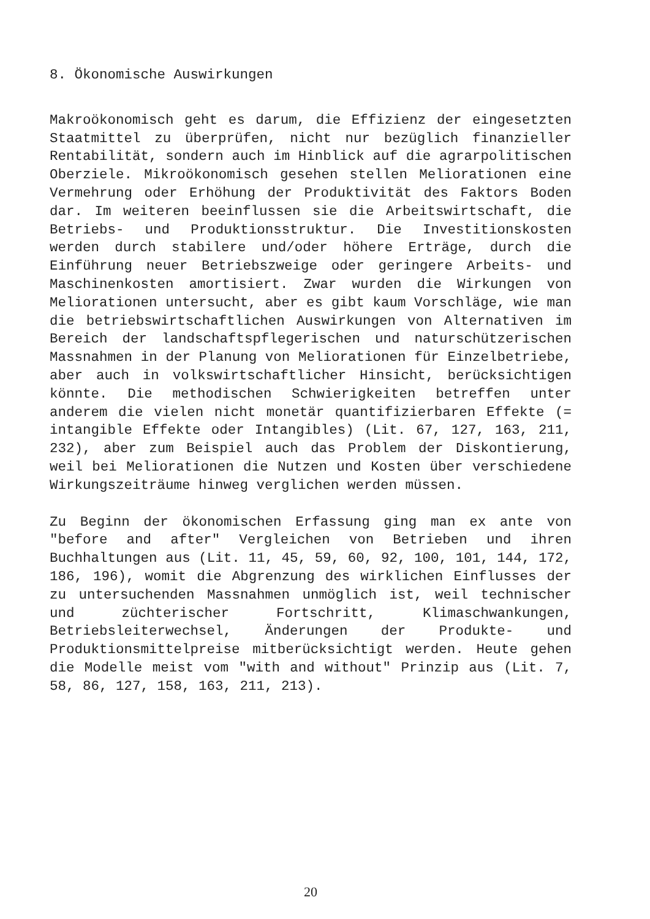8. Ökonomische Auswirkungen
Makroökonomisch geht es darum, die Effizienz der eingesetzten Staatmittel zu überprüfen, nicht nur bezüglich finanzieller Rentabilität, sondern auch im Hinblick auf die agrarpolitischen Oberziele. Mikroökonomisch gesehen stellen Meliorationen eine Vermehrung oder Erhöhung der Produktivität des Faktors Boden dar. Im weiteren beeinflussen sie die Arbeitswirtschaft, die Betriebs- und Produktionsstruktur. Die Investitionskosten werden durch stabilere und/oder höhere Erträge, durch die Einführung neuer Betriebszweige oder geringere Arbeits- und Maschinenkosten amortisiert. Zwar wurden die Wirkungen von Meliorationen untersucht, aber es gibt kaum Vorschläge, wie man die betriebswirtschaftlichen Auswirkungen von Alternativen im Bereich der landschaftspflegerischen und naturschützerischen Massnahmen in der Planung von Meliorationen für Einzelbetriebe, aber auch in volkswirtschaftlicher Hinsicht, berücksichtigen könnte. Die methodischen Schwierigkeiten betreffen unter anderem die vielen nicht monetär quantifizierbaren Effekte (= intangible Effekte oder Intangibles) (Lit. 67, 127, 163, 211, 232), aber zum Beispiel auch das Problem der Diskontierung, weil bei Meliorationen die Nutzen und Kosten über verschiedene Wirkungszeiträume hinweg verglichen werden müssen.
Zu Beginn der ökonomischen Erfassung ging man ex ante von "before and after" Vergleichen von Betrieben und ihren Buchhaltungen aus (Lit. 11, 45, 59, 60, 92, 100, 101, 144, 172, 186, 196), womit die Abgrenzung des wirklichen Einflusses der zu untersuchenden Massnahmen unmöglich ist, weil technischer und züchterischer Fortschritt, Klimaschwankungen, Betriebsleiterwechsel, Änderungen der Produkte- und Produktionsmittelpreise mitberücksichtigt werden. Heute gehen die Modelle meist vom "with and without" Prinzip aus (Lit. 7, 58, 86, 127, 158, 163, 211, 213).
20